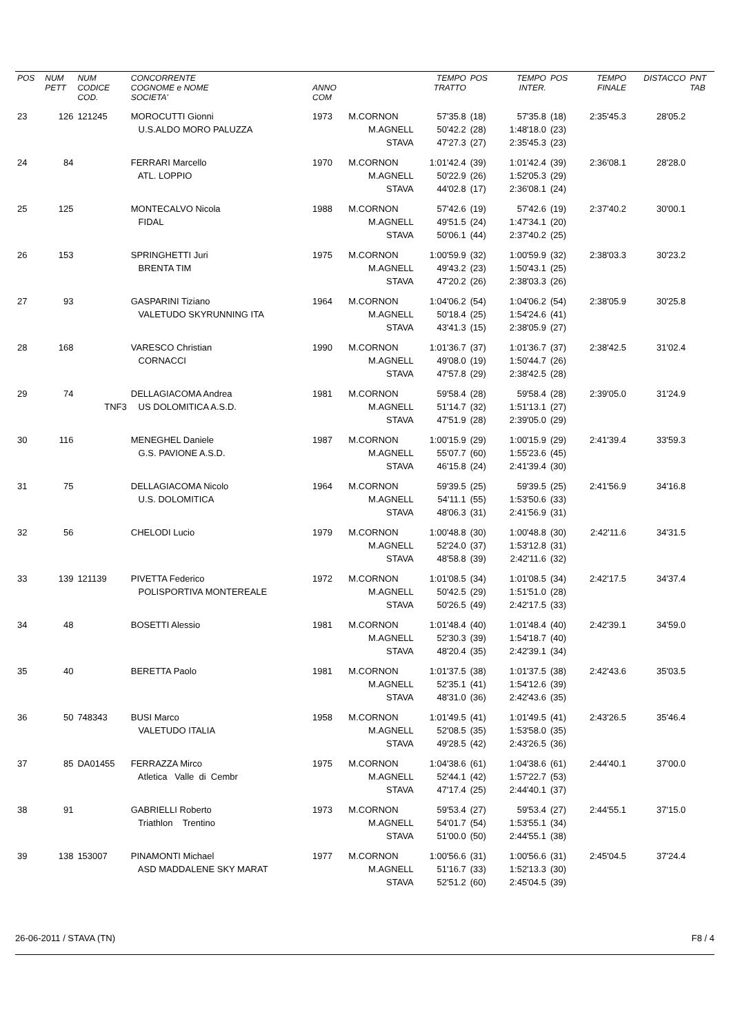| POS | NUM PETT | NUM CODICE COD. | CONCORRENTE COGNOME e NOME SOCIETA' | ANNO COM | | TEMPO TRATTO | POS | TEMPO INTER. | POS | TEMPO FINALE | DISTACCO | PNT TAB |
| --- | --- | --- | --- | --- | --- | --- | --- | --- | --- | --- | --- | --- |
| 23 | 126 | 121245 | MOROCUTTI Gionni | 1973 | M.CORNON | 57'35.8 | (18) | 57'35.8 | (18) | 2:35'45.3 | 28'05.2 | |
| | | | U.S.ALDO MORO PALUZZA | | M.AGNELL | 50'42.2 | (28) | 1:48'18.0 | (23) | | | |
| | | | | | STAVA | 47'27.3 | (27) | 2:35'45.3 | (23) | | | |
| 24 | 84 | | FERRARI Marcello | 1970 | M.CORNON | 1:01'42.4 | (39) | 1:01'42.4 | (39) | 2:36'08.1 | 28'28.0 | |
| | | | ATL. LOPPIO | | M.AGNELL | 50'22.9 | (26) | 1:52'05.3 | (29) | | | |
| | | | | | STAVA | 44'02.8 | (17) | 2:36'08.1 | (24) | | | |
| 25 | 125 | | MONTECALVO Nicola | 1988 | M.CORNON | 57'42.6 | (19) | 57'42.6 | (19) | 2:37'40.2 | 30'00.1 | |
| | | | FIDAL | | M.AGNELL | 49'51.5 | (24) | 1:47'34.1 | (20) | | | |
| | | | | | STAVA | 50'06.1 | (44) | 2:37'40.2 | (25) | | | |
| 26 | 153 | | SPRINGHETTI Juri | 1975 | M.CORNON | 1:00'59.9 | (32) | 1:00'59.9 | (32) | 2:38'03.3 | 30'23.2 | |
| | | | BRENTA TIM | | M.AGNELL | 49'43.2 | (23) | 1:50'43.1 | (25) | | | |
| | | | | | STAVA | 47'20.2 | (26) | 2:38'03.3 | (26) | | | |
| 27 | 93 | | GASPARINI Tiziano | 1964 | M.CORNON | 1:04'06.2 | (54) | 1:04'06.2 | (54) | 2:38'05.9 | 30'25.8 | |
| | | | VALETUDO SKYRUNNING ITA | | M.AGNELL | 50'18.4 | (25) | 1:54'24.6 | (41) | | | |
| | | | | | STAVA | 43'41.3 | (15) | 2:38'05.9 | (27) | | | |
| 28 | 168 | | VARESCO Christian | 1990 | M.CORNON | 1:01'36.7 | (37) | 1:01'36.7 | (37) | 2:38'42.5 | 31'02.4 | |
| | | | CORNACCI | | M.AGNELL | 49'08.0 | (19) | 1:50'44.7 | (26) | | | |
| | | | | | STAVA | 47'57.8 | (29) | 2:38'42.5 | (28) | | | |
| 29 | 74 | | DELLAGIACOMA Andrea | 1981 | M.CORNON | 59'58.4 | (28) | 59'58.4 | (28) | 2:39'05.0 | 31'24.9 | |
| | | TNF3 | US DOLOMITICA A.S.D. | | M.AGNELL | 51'14.7 | (32) | 1:51'13.1 | (27) | | | |
| | | | | | STAVA | 47'51.9 | (28) | 2:39'05.0 | (29) | | | |
| 30 | 116 | | MENEGHEL Daniele | 1987 | M.CORNON | 1:00'15.9 | (29) | 1:00'15.9 | (29) | 2:41'39.4 | 33'59.3 | |
| | | | G.S. PAVIONE A.S.D. | | M.AGNELL | 55'07.7 | (60) | 1:55'23.6 | (45) | | | |
| | | | | | STAVA | 46'15.8 | (24) | 2:41'39.4 | (30) | | | |
| 31 | 75 | | DELLAGIACOMA Nicolo | 1964 | M.CORNON | 59'39.5 | (25) | 59'39.5 | (25) | 2:41'56.9 | 34'16.8 | |
| | | | U.S. DOLOMITICA | | M.AGNELL | 54'11.1 | (55) | 1:53'50.6 | (33) | | | |
| | | | | | STAVA | 48'06.3 | (31) | 2:41'56.9 | (31) | | | |
| 32 | 56 | | CHELODI Lucio | 1979 | M.CORNON | 1:00'48.8 | (30) | 1:00'48.8 | (30) | 2:42'11.6 | 34'31.5 | |
| | | | | | M.AGNELL | 52'24.0 | (37) | 1:53'12.8 | (31) | | | |
| | | | | | STAVA | 48'58.8 | (39) | 2:42'11.6 | (32) | | | |
| 33 | 139 | 121139 | PIVETTA Federico | 1972 | M.CORNON | 1:01'08.5 | (34) | 1:01'08.5 | (34) | 2:42'17.5 | 34'37.4 | |
| | | | POLISPORTIVA MONTEREALE | | M.AGNELL | 50'42.5 | (29) | 1:51'51.0 | (28) | | | |
| | | | | | STAVA | 50'26.5 | (49) | 2:42'17.5 | (33) | | | |
| 34 | 48 | | BOSETTI Alessio | 1981 | M.CORNON | 1:01'48.4 | (40) | 1:01'48.4 | (40) | 2:42'39.1 | 34'59.0 | |
| | | | | | M.AGNELL | 52'30.3 | (39) | 1:54'18.7 | (40) | | | |
| | | | | | STAVA | 48'20.4 | (35) | 2:42'39.1 | (34) | | | |
| 35 | 40 | | BERETTA Paolo | 1981 | M.CORNON | 1:01'37.5 | (38) | 1:01'37.5 | (38) | 2:42'43.6 | 35'03.5 | |
| | | | | | M.AGNELL | 52'35.1 | (41) | 1:54'12.6 | (39) | | | |
| | | | | | STAVA | 48'31.0 | (36) | 2:42'43.6 | (35) | | | |
| 36 | 50 | 748343 | BUSI Marco | 1958 | M.CORNON | 1:01'49.5 | (41) | 1:01'49.5 | (41) | 2:43'26.5 | 35'46.4 | |
| | | | VALETUDO ITALIA | | M.AGNELL | 52'08.5 | (35) | 1:53'58.0 | (35) | | | |
| | | | | | STAVA | 49'28.5 | (42) | 2:43'26.5 | (36) | | | |
| 37 | 85 | DA01455 | FERRAZZA Mirco | 1975 | M.CORNON | 1:04'38.6 | (61) | 1:04'38.6 | (61) | 2:44'40.1 | 37'00.0 | |
| | | | Atletica Valle di Cembr | | M.AGNELL | 52'44.1 | (42) | 1:57'22.7 | (53) | | | |
| | | | | | STAVA | 47'17.4 | (25) | 2:44'40.1 | (37) | | | |
| 38 | 91 | | GABRIELLI Roberto | 1973 | M.CORNON | 59'53.4 | (27) | 59'53.4 | (27) | 2:44'55.1 | 37'15.0 | |
| | | | Triathlon Trentino | | M.AGNELL | 54'01.7 | (54) | 1:53'55.1 | (34) | | | |
| | | | | | STAVA | 51'00.0 | (50) | 2:44'55.1 | (38) | | | |
| 39 | 138 | 153007 | PINAMONTI Michael | 1977 | M.CORNON | 1:00'56.6 | (31) | 1:00'56.6 | (31) | 2:45'04.5 | 37'24.4 | |
| | | | ASD MADDALENE SKY MARAT | | M.AGNELL | 51'16.7 | (33) | 1:52'13.3 | (30) | | | |
| | | | | | STAVA | 52'51.2 | (60) | 2:45'04.5 | (39) | | | |
26-06-2011 / STAVA (TN) F8 / 4